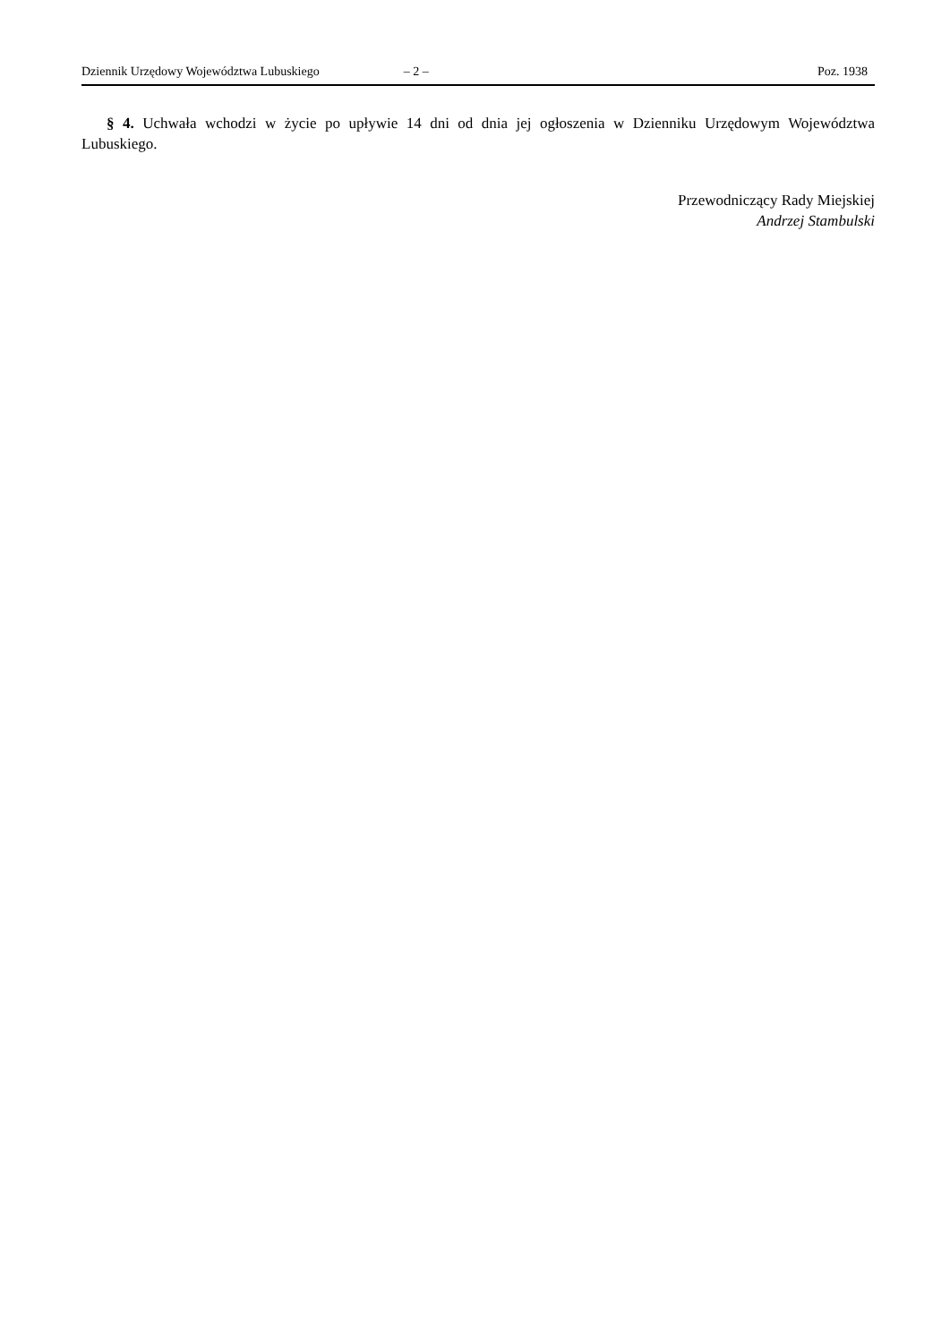Dziennik Urzędowy Województwa Lubuskiego – 2 – Poz. 1938
§ 4. Uchwała wchodzi w życie po upływie 14 dni od dnia jej ogłoszenia w Dzienniku Urzędowym Województwa Lubuskiego.
Przewodniczący Rady Miejskiej
Andrzej Stambulski